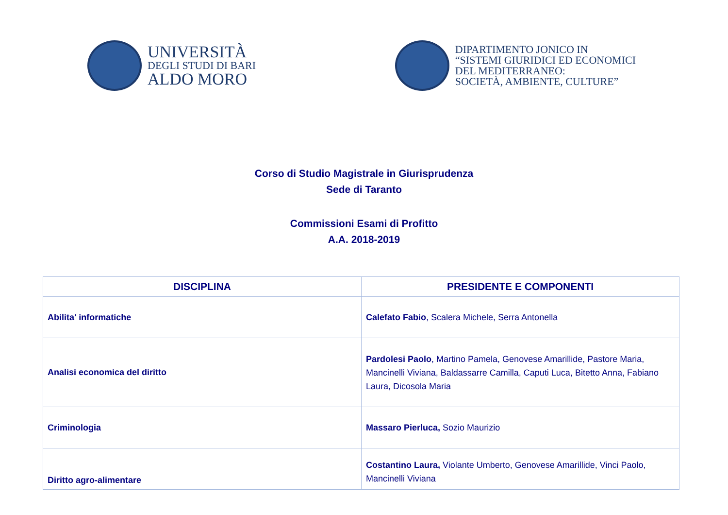UNIVERSITÀ
DEGLI STUDI DI BARI
ALDO MORO
DIPARTIMENTO JONICO IN
“SISTEMI GIURIDICI ED ECONOMICI
DEL MEDITERRANEO:
SOCIETÀ, AMBIENTE, CULTURE”
Corso di Studio Magistrale in Giurisprudenza
Sede di Taranto
Commissioni Esami di Profitto
A.A. 2018-2019
| DISCIPLINA | PRESIDENTE E COMPONENTI |
| --- | --- |
| Abilita' informatiche | Calefato Fabio , Scalera Michele, Serra Antonella |
| Analisi economica del diritto | Pardolesi Paolo , Martino Pamela, Genovese Amarillide, Pastore Maria, Mancinelli Viviana, Baldassarre Camilla, Caputi Luca, Bitetto Anna, Fabiano Laura, Dicosola Maria |
| Criminologia | Massaro Pierluca, Sozio Maurizio |
| Diritto agro-alimentare | Costantino Laura, Violante Umberto, Genovese Amarillide, Vinci Paolo, Mancinelli Viviana |